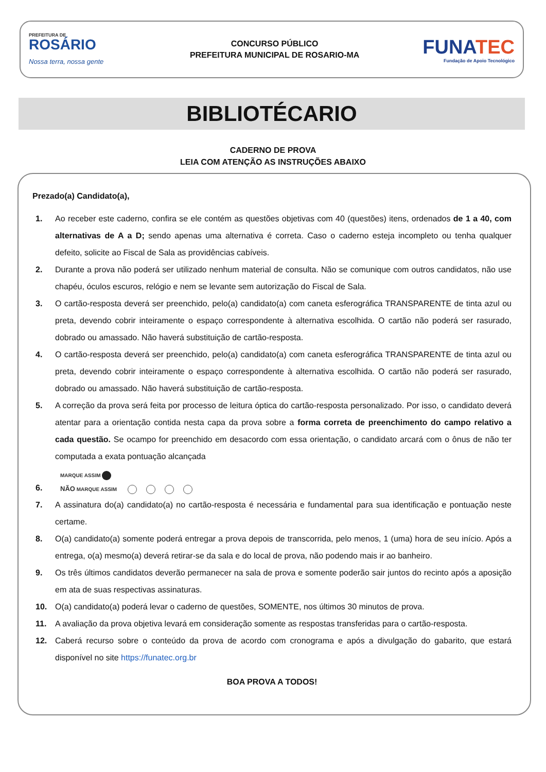PREFEITURA DE
ROSÁRIO
Nossa terra, nossa gente
CONCURSO PÚBLICO
PREFEITURA MUNICIPAL DE ROSARIO-MA
FUNATEC
Fundação de Apoio Tecnológico
BIBLIOTÉCARIO
CADERNO DE PROVA
LEIA COM ATENÇÃO AS INSTRUÇÕES ABAIXO
Prezado(a) Candidato(a),
1. Ao receber este caderno, confira se ele contém as questões objetivas com 40 (questões) itens, ordenados de 1 a 40, com alternativas de A a D; sendo apenas uma alternativa é correta. Caso o caderno esteja incompleto ou tenha qualquer defeito, solicite ao Fiscal de Sala as providências cabíveis.
2. Durante a prova não poderá ser utilizado nenhum material de consulta. Não se comunique com outros candidatos, não use chapéu, óculos escuros, relógio e nem se levante sem autorização do Fiscal de Sala.
3. O cartão-resposta deverá ser preenchido, pelo(a) candidato(a) com caneta esferográfica TRANSPARENTE de tinta azul ou preta, devendo cobrir inteiramente o espaço correspondente à alternativa escolhida. O cartão não poderá ser rasurado, dobrado ou amassado. Não haverá substituição de cartão-resposta.
4. O cartão-resposta deverá ser preenchido, pelo(a) candidato(a) com caneta esferográfica TRANSPARENTE de tinta azul ou preta, devendo cobrir inteiramente o espaço correspondente à alternativa escolhida. O cartão não poderá ser rasurado, dobrado ou amassado. Não haverá substituição de cartão-resposta.
5. A correção da prova será feita por processo de leitura óptica do cartão-resposta personalizado. Por isso, o candidato deverá atentar para a orientação contida nesta capa da prova sobre a forma correta de preenchimento do campo relativo a cada questão. Se ocampo for preenchido em desacordo com essa orientação, o candidato arcará com o ônus de não ter computada a exata pontuação alcançada
6.
MARQUE ASSIM
NÃO MARQUE ASSIM
7. A assinatura do(a) candidato(a) no cartão-resposta é necessária e fundamental para sua identificação e pontuação neste certame.
8. O(a) candidato(a) somente poderá entregar a prova depois de transcorrida, pelo menos, 1 (uma) hora de seu início. Após a entrega, o(a) mesmo(a) deverá retirar-se da sala e do local de prova, não podendo mais ir ao banheiro.
9. Os três últimos candidatos deverão permanecer na sala de prova e somente poderão sair juntos do recinto após a aposição em ata de suas respectivas assinaturas.
10. O(a) candidato(a) poderá levar o caderno de questões, SOMENTE, nos últimos 30 minutos de prova.
11. A avaliação da prova objetiva levará em consideração somente as respostas transferidas para o cartão-resposta.
12. Caberá recurso sobre o conteúdo da prova de acordo com cronograma e após a divulgação do gabarito, que estará disponível no site https://funatec.org.br
BOA PROVA A TODOS!